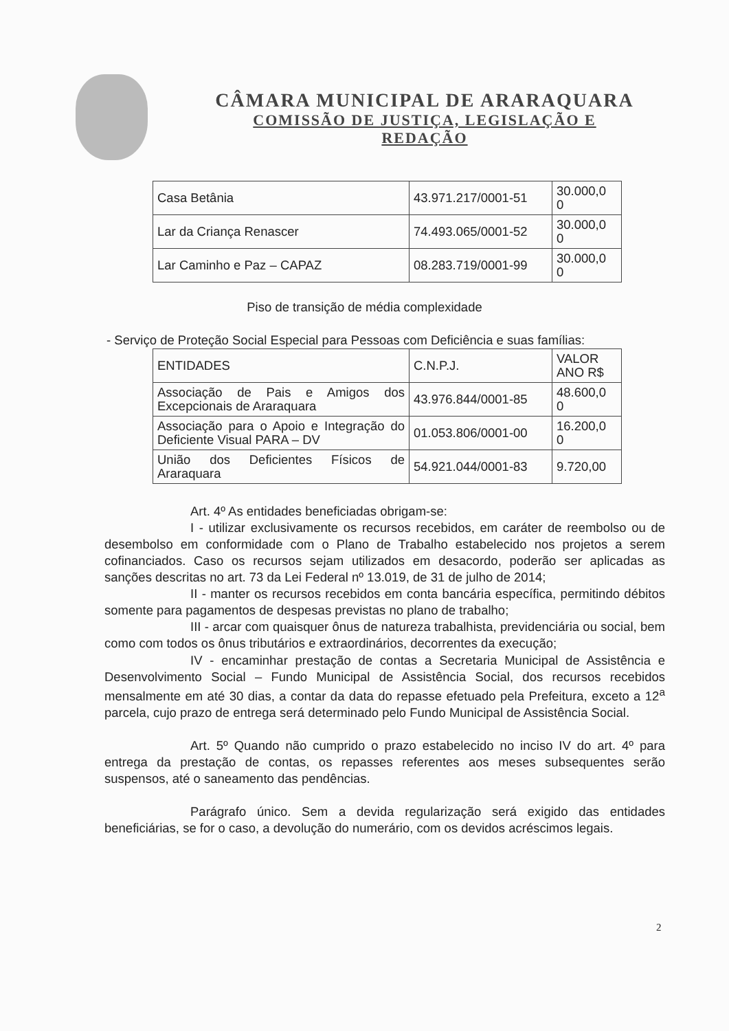CÂMARA MUNICIPAL DE ARARAQUARA
COMISSÃO DE JUSTIÇA, LEGISLAÇÃO E
REDAÇÃO
| Casa Betânia | 43.971.217/0001-51 | 30.000,0 0 |
| Lar da Criança Renascer | 74.493.065/0001-52 | 30.000,0 0 |
| Lar Caminho e Paz – CAPAZ | 08.283.719/0001-99 | 30.000,0 0 |
Piso de transição de média complexidade
- Serviço de Proteção Social Especial para Pessoas com Deficiência e suas famílias:
| ENTIDADES | C.N.P.J. | VALOR ANO R$ |
| Associação de Pais e Amigos dos Excepcionais de Araraquara | 43.976.844/0001-85 | 48.600,0 0 |
| Associação para o Apoio e Integração do Deficiente Visual PARA – DV | 01.053.806/0001-00 | 16.200,0 0 |
| União dos Deficientes Físicos de Araraquara | 54.921.044/0001-83 | 9.720,00 |
Art. 4º As entidades beneficiadas obrigam-se:
I - utilizar exclusivamente os recursos recebidos, em caráter de reembolso ou de desembolso em conformidade com o Plano de Trabalho estabelecido nos projetos a serem cofinanciados. Caso os recursos sejam utilizados em desacordo, poderão ser aplicadas as sanções descritas no art. 73 da Lei Federal nº 13.019, de 31 de julho de 2014;
II - manter os recursos recebidos em conta bancária específica, permitindo débitos somente para pagamentos de despesas previstas no plano de trabalho;
III - arcar com quaisquer ônus de natureza trabalhista, previdenciária ou social, bem como com todos os ônus tributários e extraordinários, decorrentes da execução;
IV - encaminhar prestação de contas a Secretaria Municipal de Assistência e Desenvolvimento Social – Fundo Municipal de Assistência Social, dos recursos recebidos mensalmente em até 30 dias, a contar da data do repasse efetuado pela Prefeitura, exceto a 12<sup>a</sup> parcela, cujo prazo de entrega será determinado pelo Fundo Municipal de Assistência Social.
Art. 5º Quando não cumprido o prazo estabelecido no inciso IV do art. 4º para entrega da prestação de contas, os repasses referentes aos meses subsequentes serão suspensos, até o saneamento das pendências.
Parágrafo único. Sem a devida regularização será exigido das entidades beneficiárias, se for o caso, a devolução do numerário, com os devidos acréscimos legais.
2